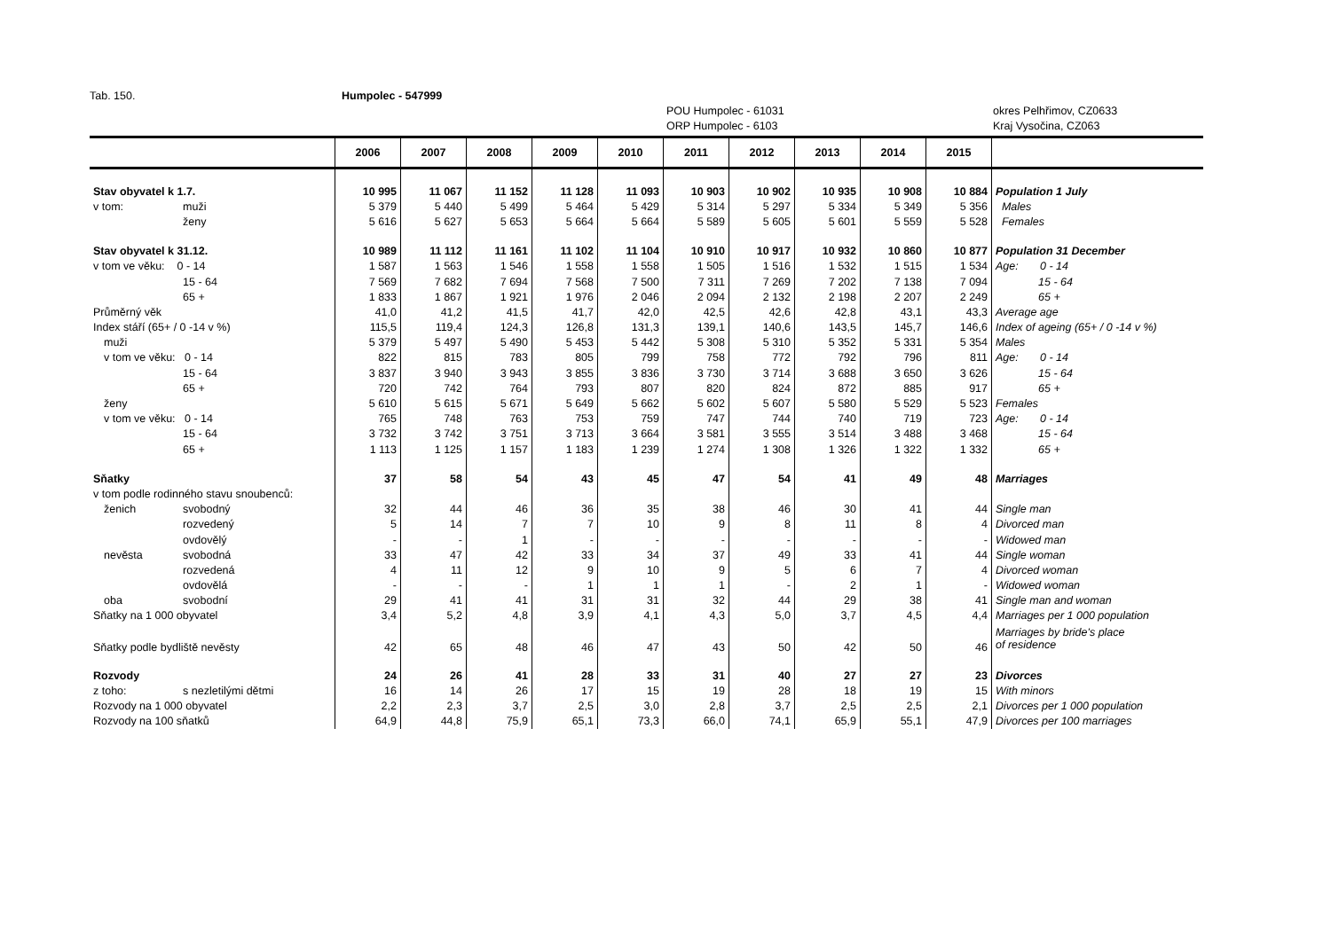Tab. 150. Humpolec - 547999
POU Humpolec - 61031
ORP Humpolec - 6103 okres Pelhřimov, CZ0633
Kraj Vysočina, CZ063
| | | 2006 | 2007 | 2008 | 2009 | 2010 | 2011 | 2012 | 2013 | 2014 | 2015 | |
| --- | --- | --- | --- | --- | --- | --- | --- | --- | --- | --- | --- | --- |
| Stav obyvatel k 1.7. | | 10 995 | 11 067 | 11 152 | 11 128 | 11 093 | 10 903 | 10 902 | 10 935 | 10 908 | 10 884 | Population 1 July |
| v tom: | muži | 5 379 | 5 440 | 5 499 | 5 464 | 5 429 | 5 314 | 5 297 | 5 334 | 5 349 | 5 356 | Males |
| | ženy | 5 616 | 5 627 | 5 653 | 5 664 | 5 664 | 5 589 | 5 605 | 5 601 | 5 559 | 5 528 | Females |
| Stav obyvatel k 31.12. | | 10 989 | 11 112 | 11 161 | 11 102 | 11 104 | 10 910 | 10 917 | 10 932 | 10 860 | 10 877 | Population 31 December |
| v tom ve věku: 0 - 14 | | 1 587 | 1 563 | 1 546 | 1 558 | 1 558 | 1 505 | 1 516 | 1 532 | 1 515 | 1 534 | Age: 0 - 14 |
| | 15 - 64 | 7 569 | 7 682 | 7 694 | 7 568 | 7 500 | 7 311 | 7 269 | 7 202 | 7 138 | 7 094 | 15 - 64 |
| | 65 + | 1 833 | 1 867 | 1 921 | 1 976 | 2 046 | 2 094 | 2 132 | 2 198 | 2 207 | 2 249 | 65 + |
| Průměrný věk | | 41,0 | 41,2 | 41,5 | 41,7 | 42,0 | 42,5 | 42,6 | 42,8 | 43,1 | 43,3 | Average age |
| Index stáří (65+ / 0 -14 v %) | | 115,5 | 119,4 | 124,3 | 126,8 | 131,3 | 139,1 | 140,6 | 143,5 | 145,7 | 146,6 | Index of ageing (65+ / 0 -14 v %) |
| muži | | 5 379 | 5 497 | 5 490 | 5 453 | 5 442 | 5 308 | 5 310 | 5 352 | 5 331 | 5 354 | Males |
| v tom ve věku: 0 - 14 | | 822 | 815 | 783 | 805 | 799 | 758 | 772 | 792 | 796 | 811 | Age: 0 - 14 |
| | 15 - 64 | 3 837 | 3 940 | 3 943 | 3 855 | 3 836 | 3 730 | 3 714 | 3 688 | 3 650 | 3 626 | 15 - 64 |
| | 65 + | 720 | 742 | 764 | 793 | 807 | 820 | 824 | 872 | 885 | 917 | 65 + |
| ženy | | 5 610 | 5 615 | 5 671 | 5 649 | 5 662 | 5 602 | 5 607 | 5 580 | 5 529 | 5 523 | Females |
| v tom ve věku: 0 - 14 | | 765 | 748 | 763 | 753 | 759 | 747 | 744 | 740 | 719 | 723 | Age: 0 - 14 |
| | 15 - 64 | 3 732 | 3 742 | 3 751 | 3 713 | 3 664 | 3 581 | 3 555 | 3 514 | 3 488 | 3 468 | 15 - 64 |
| | 65 + | 1 113 | 1 125 | 1 157 | 1 183 | 1 239 | 1 274 | 1 308 | 1 326 | 1 322 | 1 332 | 65 + |
| Sňatky | | 37 | 58 | 54 | 43 | 45 | 47 | 54 | 41 | 49 | 48 | Marriages |
| v tom podle rodinného stavu snoubenců: | | | | | | | | | | | | |
| ženich | svobodný | 32 | 44 | 46 | 36 | 35 | 38 | 46 | 30 | 41 | 44 | Single man |
| | rozvedený | 5 | 14 | 7 | 7 | 10 | 9 | 8 | 11 | 8 | 4 | Divorced man |
| | ovdovělý | - | - | 1 | - | - | - | - | - | - | - | Widowed man |
| nevěsta | svobodná | 33 | 47 | 42 | 33 | 34 | 37 | 49 | 33 | 41 | 44 | Single woman |
| | rozvedená | 4 | 11 | 12 | 9 | 10 | 9 | 5 | 6 | 7 | 4 | Divorced woman |
| | ovdovělá | - | - | - | 1 | 1 | 1 | - | 2 | 1 | - | Widowed woman |
| oba | svobodní | 29 | 41 | 41 | 31 | 31 | 32 | 44 | 29 | 38 | 41 | Single man and woman |
| Sňatky na 1 000 obyvatel | | 3,4 | 5,2 | 4,8 | 3,9 | 4,1 | 4,3 | 5,0 | 3,7 | 4,5 | 4,4 | Marriages per 1 000 population |
| Sňatky podle bydliště nevěsty | | 42 | 65 | 48 | 46 | 47 | 43 | 50 | 42 | 50 | 46 | Marriages by bride's place of residence |
| Rozvody | | 24 | 26 | 41 | 28 | 33 | 31 | 40 | 27 | 27 | 23 | Divorces |
| z toho: | s nezletilými dětmi | 16 | 14 | 26 | 17 | 15 | 19 | 28 | 18 | 19 | 15 | With minors |
| Rozvody na 1 000 obyvatel | | 2,2 | 2,3 | 3,7 | 2,5 | 3,0 | 2,8 | 3,7 | 2,5 | 2,5 | 2,1 | Divorces per 1 000 population |
| Rozvody na 100 sňatků | | 64,9 | 44,8 | 75,9 | 65,1 | 73,3 | 66,0 | 74,1 | 65,9 | 55,1 | 47,9 | Divorces per 100 marriages |